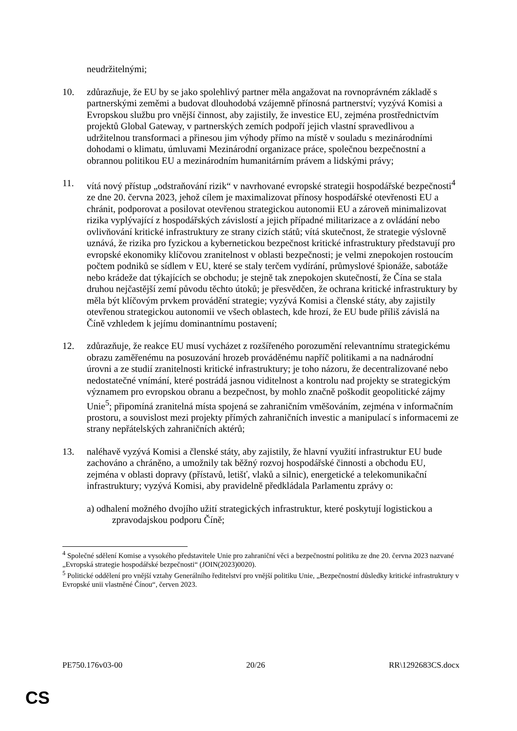neudržitelnými;
10. zdůrazňuje, že EU by se jako spolehlivý partner měla angažovat na rovnoprávném základě s partnerskými zeměmi a budovat dlouhodobá vzájemně přínosná partnerství; vyzývá Komisi a Evropskou službu pro vnější činnost, aby zajistily, že investice EU, zejména prostřednictvím projektů Global Gateway, v partnerských zemích podpoří jejich vlastní spravedlivou a udržitelnou transformaci a přinesou jim výhody přímo na místě v souladu s mezinárodními dohodami o klimatu, úmluvami Mezinárodní organizace práce, společnou bezpečnostní a obrannou politikou EU a mezinárodním humanitárním právem a lidskými právy;
11. vítá nový přístup „odstraňování rizik“ v navrhované evropské strategii hospodářské bezpečnosti<sup>4</sup> ze dne 20. června 2023, jehož cílem je maximalizovat přínosy hospodářské otevřenosti EU a chránit, podporovat a posilovat otevřenou strategickou autonomii EU a zároveň minimalizovat rizika vyplývající z hospodářských závislostí a jejich případné militarizace a z ovládání nebo ovlivňování kritické infrastruktury ze strany cizích států; vítá skutečnost, že strategie výslovně uznává, že rizika pro fyzickou a kybernetickou bezpečnost kritické infrastruktury představují pro evropské ekonomiky klíčovou zranitelnost v oblasti bezpečnosti; je velmi znepokojen rostoucím počtem podniků se sídlem v EU, které se staly terčem vydírání, průmyslové špionáže, sabotáže nebo krádeže dat týkajících se obchodu; je stejně tak znepokojen skutečností, že Čína se stala druhou nejčastější zemí původu těchto útoků; je přesvědčen, že ochrana kritické infrastruktury by měla být klíčovým prvkem provádění strategie; vyzývá Komisi a členské státy, aby zajistily otevřenou strategickou autonomii ve všech oblastech, kde hrozí, že EU bude příliš závislá na Číně vzhledem k jejímu dominantnímu postavení;
12. zdůrazňuje, že reakce EU musí vycházet z rozšířeného porozumění relevantnímu strategickému obrazu zaměřenému na posuzování hrozeb prováděnému napříč politikami a na nadnárodní úrovni a ze studií zranitelnosti kritické infrastruktury; je toho názoru, že decentralizované nebo nedostatečné vnímání, které postrádá jasnou viditelnost a kontrolu nad projekty se strategickým významem pro evropskou obranu a bezpečnost, by mohlo značně poškodit geopolitické zájmy Unie<sup>5</sup>; připomíná zranitelná místa spojená se zahraničním vměšováním, zejména v informačním prostoru, a souvislost mezi projekty přímých zahraničních investic a manipulací s informacemi ze strany nepřátelských zahraničních aktérů;
13. naléhavě vyzývá Komisi a členské státy, aby zajistily, že hlavní využití infrastruktur EU bude zachováno a chráněno, a umožnily tak běžný rozvoj hospodářské činnosti a obchodu EU, zejména v oblasti dopravy (přístavů, letišť, vlaků a silnic), energetické a telekomunikační infrastruktury; vyzývá Komisi, aby pravidelně předkládala Parlamentu zprávy o:
a) odhalení možného dvojího užití strategických infrastruktur, které poskytují logistickou a zpravodajskou podporu Číně;
<sup>4</sup> Společné sdělení Komise a vysokého představitele Unie pro zahraniční věci a bezpečnostní politiku ze dne 20. června 2023 nazvané „Evropská strategie hospodářské bezpečnosti“ (JOIN(2023)0020).
<sup>5</sup> Politické oddělení pro vnější vztahy Generálního ředitelství pro vnější politiku Unie, „Bezpečnostní důsledky kritické infrastruktury v Evropské unii vlastněné Čínou“, červen 2023.
PE750.176v03-00 20/26 RR\1292683CS.docx
CS